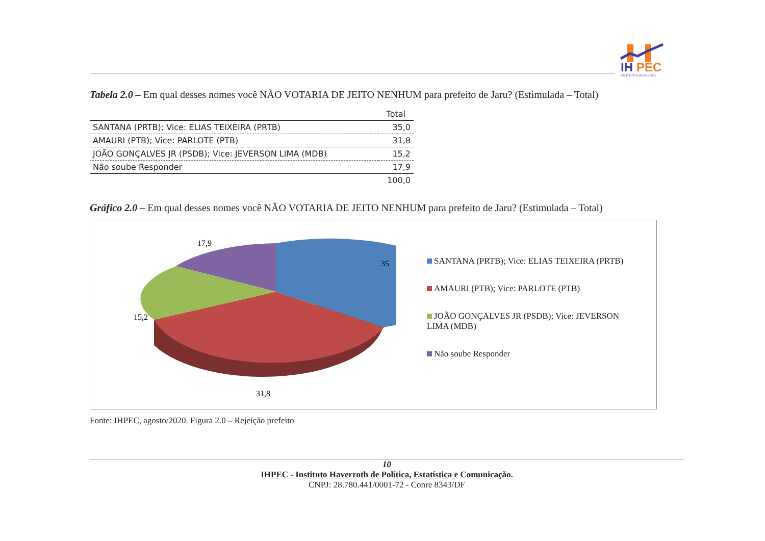IH
PEC
INSTITUTO HAVERROTH
Tabela 2.0 – Em qual desses nomes você NÃO VOTARIA DE JEITO NENHUM para prefeito de Jaru? (Estimulada – Total)
| | Total |
| SANTANA (PRTB); Vice: ELIAS TEIXEIRA (PRTB) | 35,0 |
| AMAURI (PTB); Vice: PARLOTE (PTB) | 31,8 |
| JOÃO GONÇALVES JR (PSDB); Vice: JEVERSON LIMA (MDB) | 15,2 |
| Não soube Responder | 17,9 |
| | 100,0 |
Gráfico 2.0 – Em qual desses nomes você NÃO VOTARIA DE JEITO NENHUM para prefeito de Jaru? (Estimulada – Total)
17,9
35
15,2
31,8
SANTANA (PRTB); Vice: ELIAS TEIXEIRA (PRTB)
AMAURI (PTB); Vice: PARLOTE (PTB)
JOÃO GONÇALVES JR (PSDB); Vice: JEVERSON LIMA (MDB)
Não soube Responder
Fonte: IHPEC, agosto/2020. Figura 2.0 – Rejeição prefeito
10
IHPEC - Instituto Haverroth de Política, Estatística e Comunicação.
CNPJ: 28.780.441/0001-72 - Conre 8343/DF